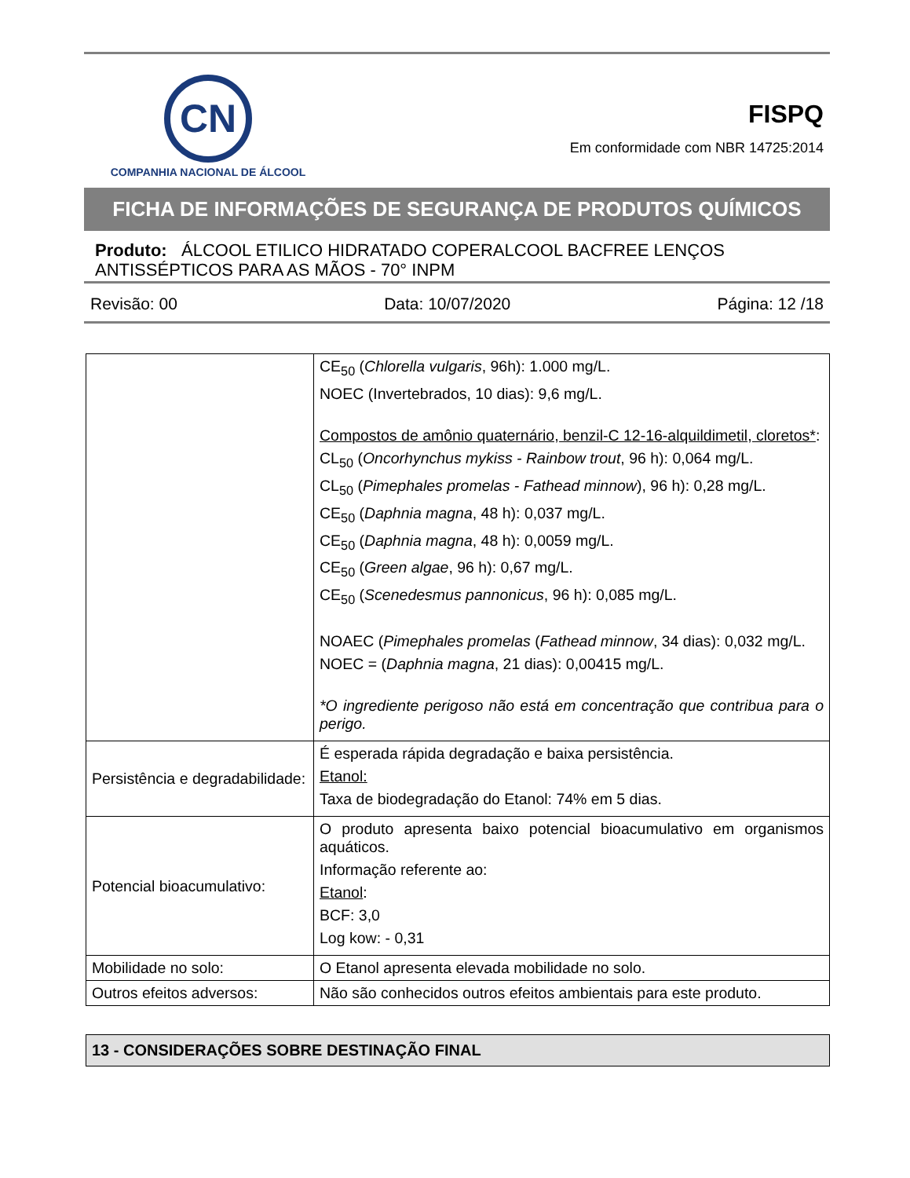CN
COMPANHIA NACIONAL DE ÁLCOOL
FISPQ
Em conformidade com NBR 14725:2014
FICHA DE INFORMAÇÕES DE SEGURANÇA DE PRODUTOS QUÍMICOS
Produto: ÁLCOOL ETILICO HIDRATADO COPERALCOOL BACFREE LENÇOS ANTISSÉPTICOS PARA AS MÃOS - 70° INPM
Revisão: 00 Data: 10/07/2020 Página: 12 /18
| | CE<sub>50</sub> ( Chlorella vulgaris , 96h): 1.000 mg/L. NOEC (Invertebrados, 10 dias): 9,6 mg/L. Compostos de amônio quaternário, benzil-C 12-16-alquildimetil, cloretos* : CL<sub>50</sub> ( Oncorhynchus mykiss - Rainbow trout , 96 h): 0,064 mg/L. CL<sub>50</sub> ( Pimephales promelas - Fathead minnow ), 96 h): 0,28 mg/L. CE<sub>50</sub> ( Daphnia magna , 48 h): 0,037 mg/L. CE<sub>50</sub> ( Daphnia magna , 48 h): 0,0059 mg/L. CE<sub>50</sub> ( Green algae , 96 h): 0,67 mg/L. CE<sub>50</sub> ( Scenedesmus pannonicus , 96 h): 0,085 mg/L. NOAEC ( Pimephales promelas ( Fathead minnow , 34 dias): 0,032 mg/L. NOEC = ( Daphnia magna , 21 dias): 0,00415 mg/L. *O ingrediente perigoso não está em concentração que contribua para o perigo. |
| Persistência e degradabilidade: | É esperada rápida degradação e baixa persistência. Etanol: Taxa de biodegradação do Etanol: 74% em 5 dias. |
| Potencial bioacumulativo: | O produto apresenta baixo potencial bioacumulativo em organismos aquáticos. Informação referente ao: Etanol : BCF: 3,0 Log kow: - 0,31 |
| Mobilidade no solo: | O Etanol apresenta elevada mobilidade no solo. |
| Outros efeitos adversos: | Não são conhecidos outros efeitos ambientais para este produto. |
13 - CONSIDERAÇÕES SOBRE DESTINAÇÃO FINAL